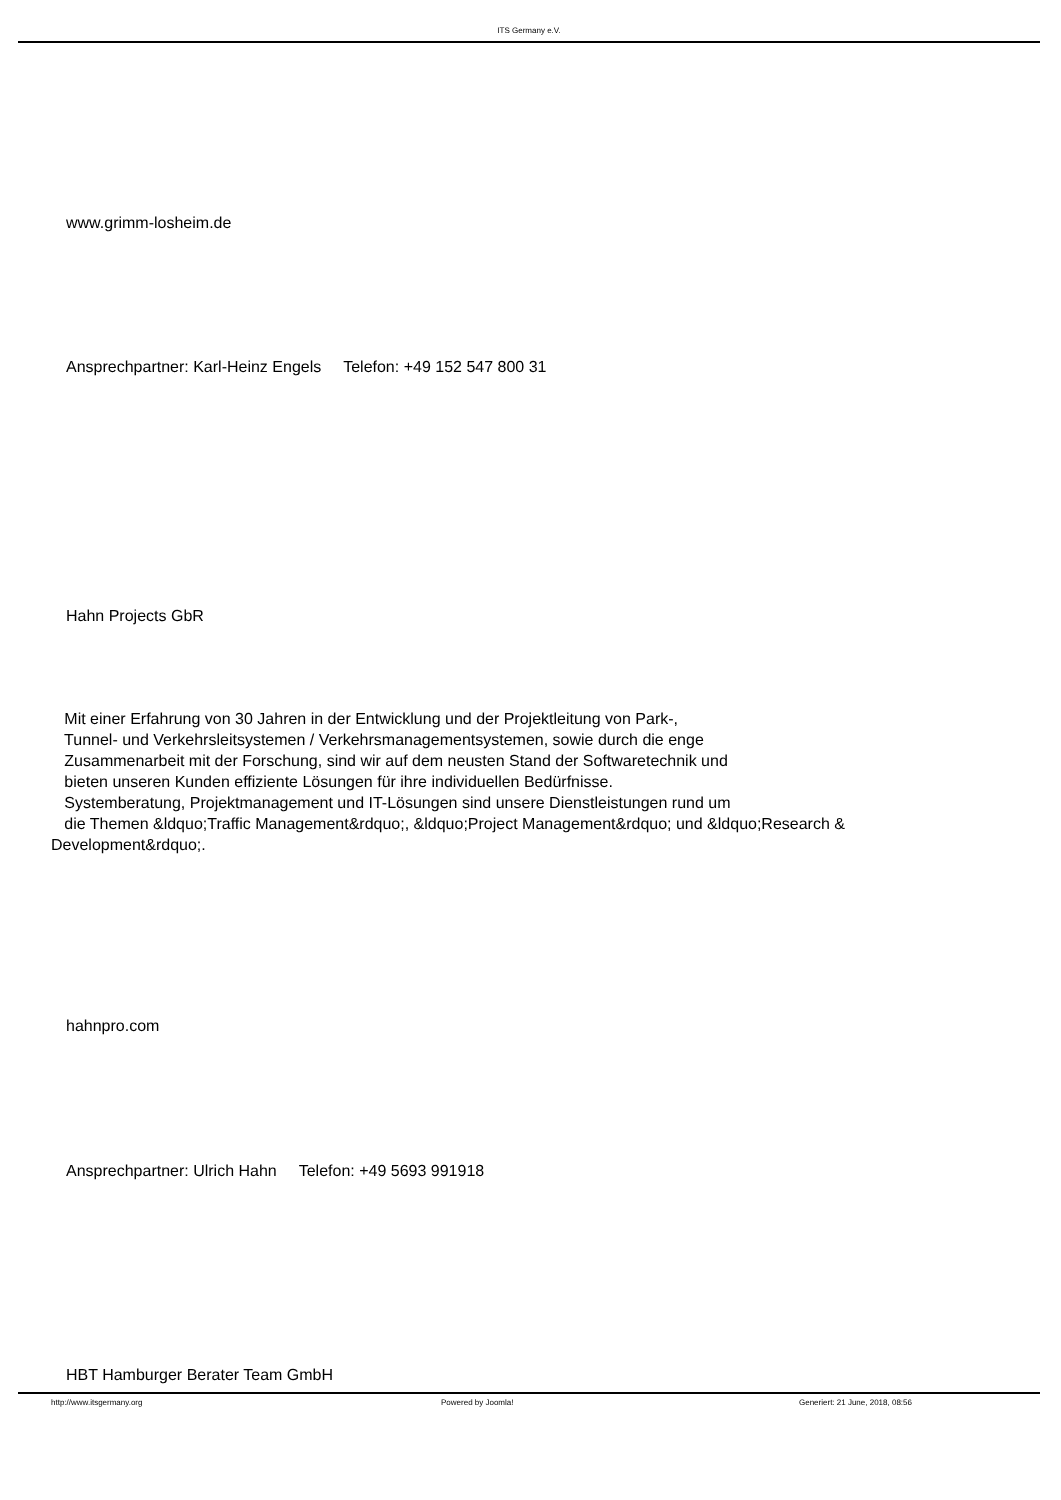ITS Germany e.V.
www.grimm-losheim.de
Ansprechpartner: Karl-Heinz Engels Telefon: +49 152 547 800 31
Hahn Projects GbR
Mit einer Erfahrung von 30 Jahren in der Entwicklung und der Projektleitung von Park-, Tunnel- und Verkehrsleitsystemen / Verkehrsmanagementsystemen, sowie durch die enge Zusammenarbeit mit der Forschung, sind wir auf dem neusten Stand der Softwaretechnik und bieten unseren Kunden effiziente Lösungen für ihre individuellen Bedürfnisse. Systemberatung, Projektmanagement und IT-Lösungen sind unsere Dienstleistungen rund um die Themen &ldquo;Traffic Management&rdquo;, &ldquo;Project Management&rdquo; und &ldquo;Research & Development&rdquo;.
hahnpro.com
Ansprechpartner: Ulrich Hahn Telefon: +49 5693 991918
HBT Hamburger Berater Team GmbH
http://www.itsgermany.org Powered by Joomla! Generiert: 21 June, 2018, 08:56